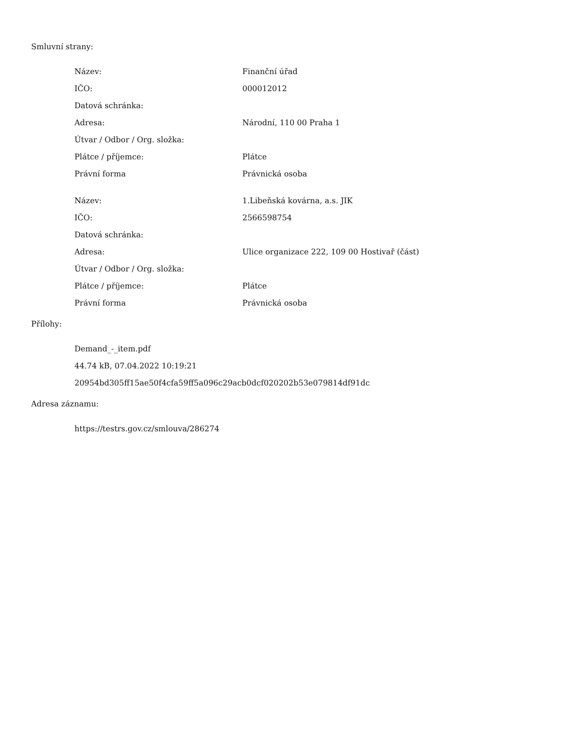Smluvní strany:
| Název: | Finanční úřad |
| IČO: | 000012012 |
| Datová schránka: | |
| Adresa: | Národní, 110 00 Praha 1 |
| Útvar / Odbor / Org. složka: | |
| Plátce / příjemce: | Plátce |
| Právní forma | Právnická osoba |
| Název: | 1.Libeňská kovárna, a.s. JIK |
| IČO: | 2566598754 |
| Datová schránka: | |
| Adresa: | Ulice organizace 222, 109 00 Hostivař (část) |
| Útvar / Odbor / Org. složka: | |
| Plátce / příjemce: | Plátce |
| Právní forma | Právnická osoba |
Přílohy:
Demand_-_item.pdf
44.74 kB, 07.04.2022 10:19:21
20954bd305ff15ae50f4cfa59ff5a096c29acb0dcf020202b53e079814df91dc
Adresa záznamu:
https://testrs.gov.cz/smlouva/286274